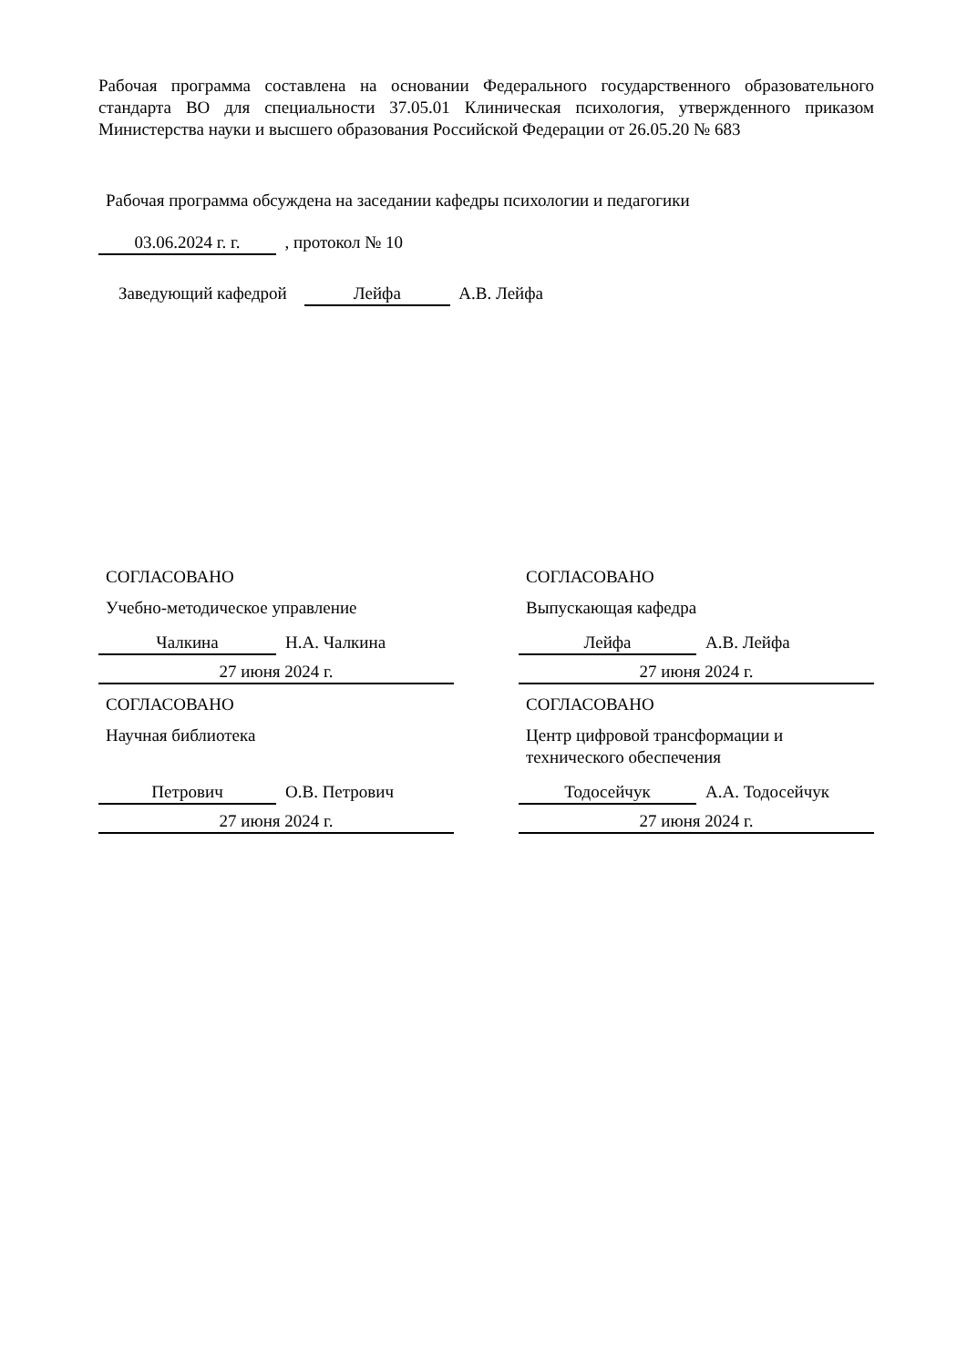Рабочая программа составлена на основании Федерального государственного образовательного стандарта ВО для специальности 37.05.01 Клиническая психология, утвержденного приказом Министерства науки и высшего образования Российской Федерации от 26.05.20 № 683
Рабочая программа обсуждена на заседании кафедры психологии и педагогики
03.06.2024 г. г. , протокол № 10
Заведующий кафедрой Лейфа А.В. Лейфа
СОГЛАСОВАНО
Учебно-методическое управление
Чалкина Н.А. Чалкина
27 июня 2024 г.
СОГЛАСОВАНО
Научная библиотека
Петрович О.В. Петрович
27 июня 2024 г.
СОГЛАСОВАНО
Выпускающая кафедра
Лейфа А.В. Лейфа
27 июня 2024 г.
СОГЛАСОВАНО
Центр цифровой трансформации и технического обеспечения
Тодосейчук А.А. Тодосейчук
27 июня 2024 г.